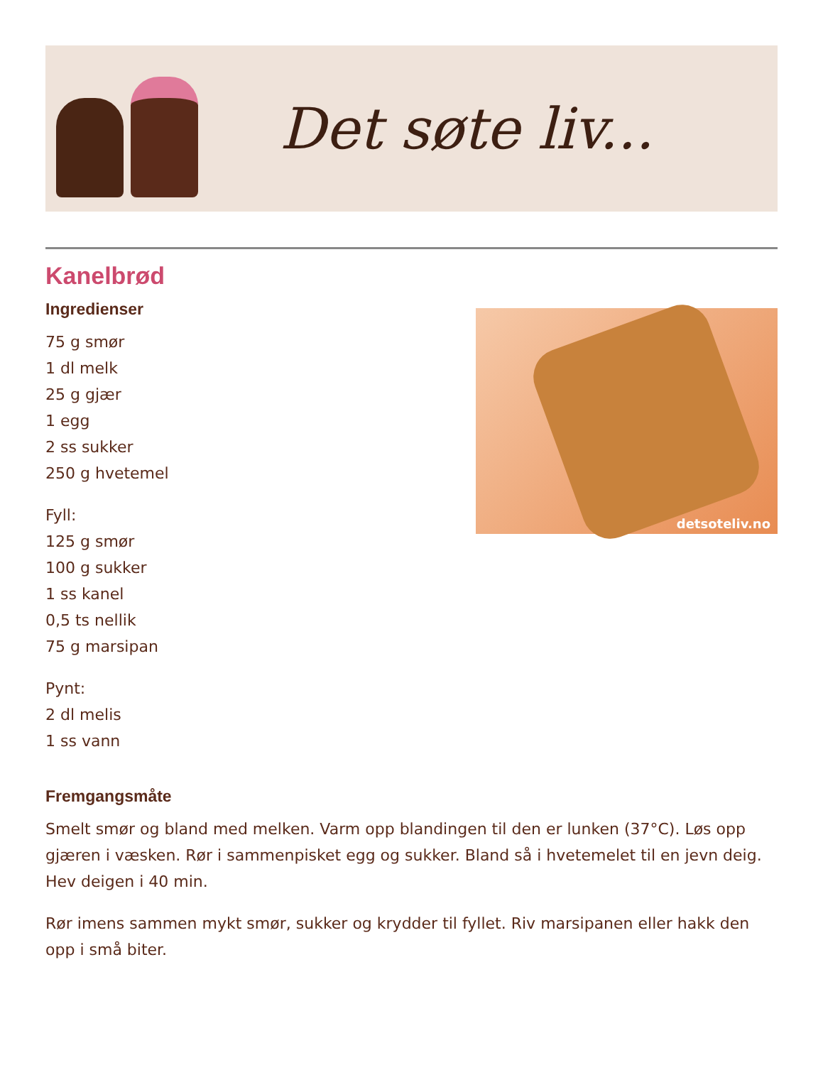Det søte liv...
Kanelbrød
Ingredienser
75 g smør
1 dl melk
25 g gjær
1 egg
2 ss sukker
250 g hvetemel
Fyll:
125 g smør
100 g sukker
1 ss kanel
0,5 ts nellik
75 g marsipan
Pynt:
2 dl melis
1 ss vann
detsoteliv.no
Fremgangsmåte
Smelt smør og bland med melken. Varm opp blandingen til den er lunken (37°C). Løs opp gjæren i væsken. Rør i sammenpisket egg og sukker. Bland så i hvetemelet til en jevn deig. Hev deigen i 40 min.
Rør imens sammen mykt smør, sukker og krydder til fyllet. Riv marsipanen eller hakk den opp i små biter.